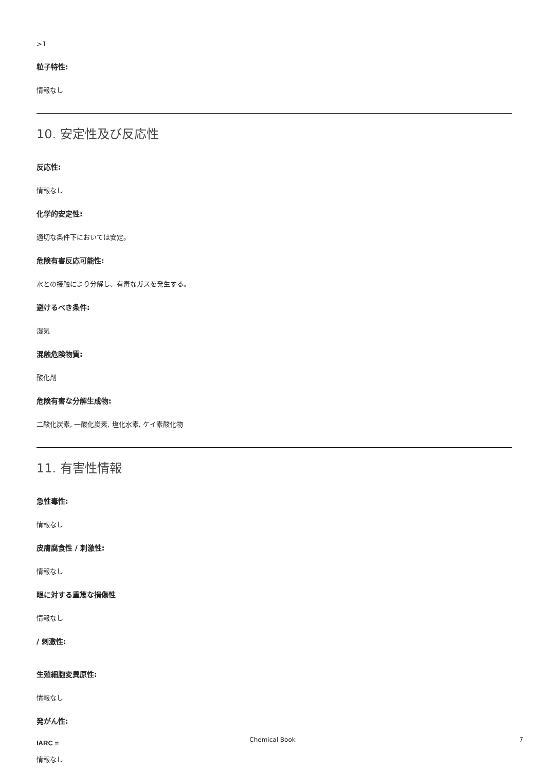>1
粒子特性:
情報なし
10. 安定性及び反応性
反応性:
情報なし
化学的安定性:
適切な条件下においては安定。
危険有害反応可能性:
水との接触により分解し、有毒なガスを発生する。
避けるべき条件:
湿気
混触危険物質:
酸化剤
危険有害な分解生成物:
二酸化炭素, 一酸化炭素, 塩化水素, ケイ素酸化物
11. 有害性情報
急性毒性:
情報なし
皮膚腐食性 / 刺激性:
情報なし
眼に対する重篤な損傷性
情報なし
/ 刺激性:
生殖細胞変異原性:
情報なし
発がん性:
IARC =
情報なし
Chemical Book 7